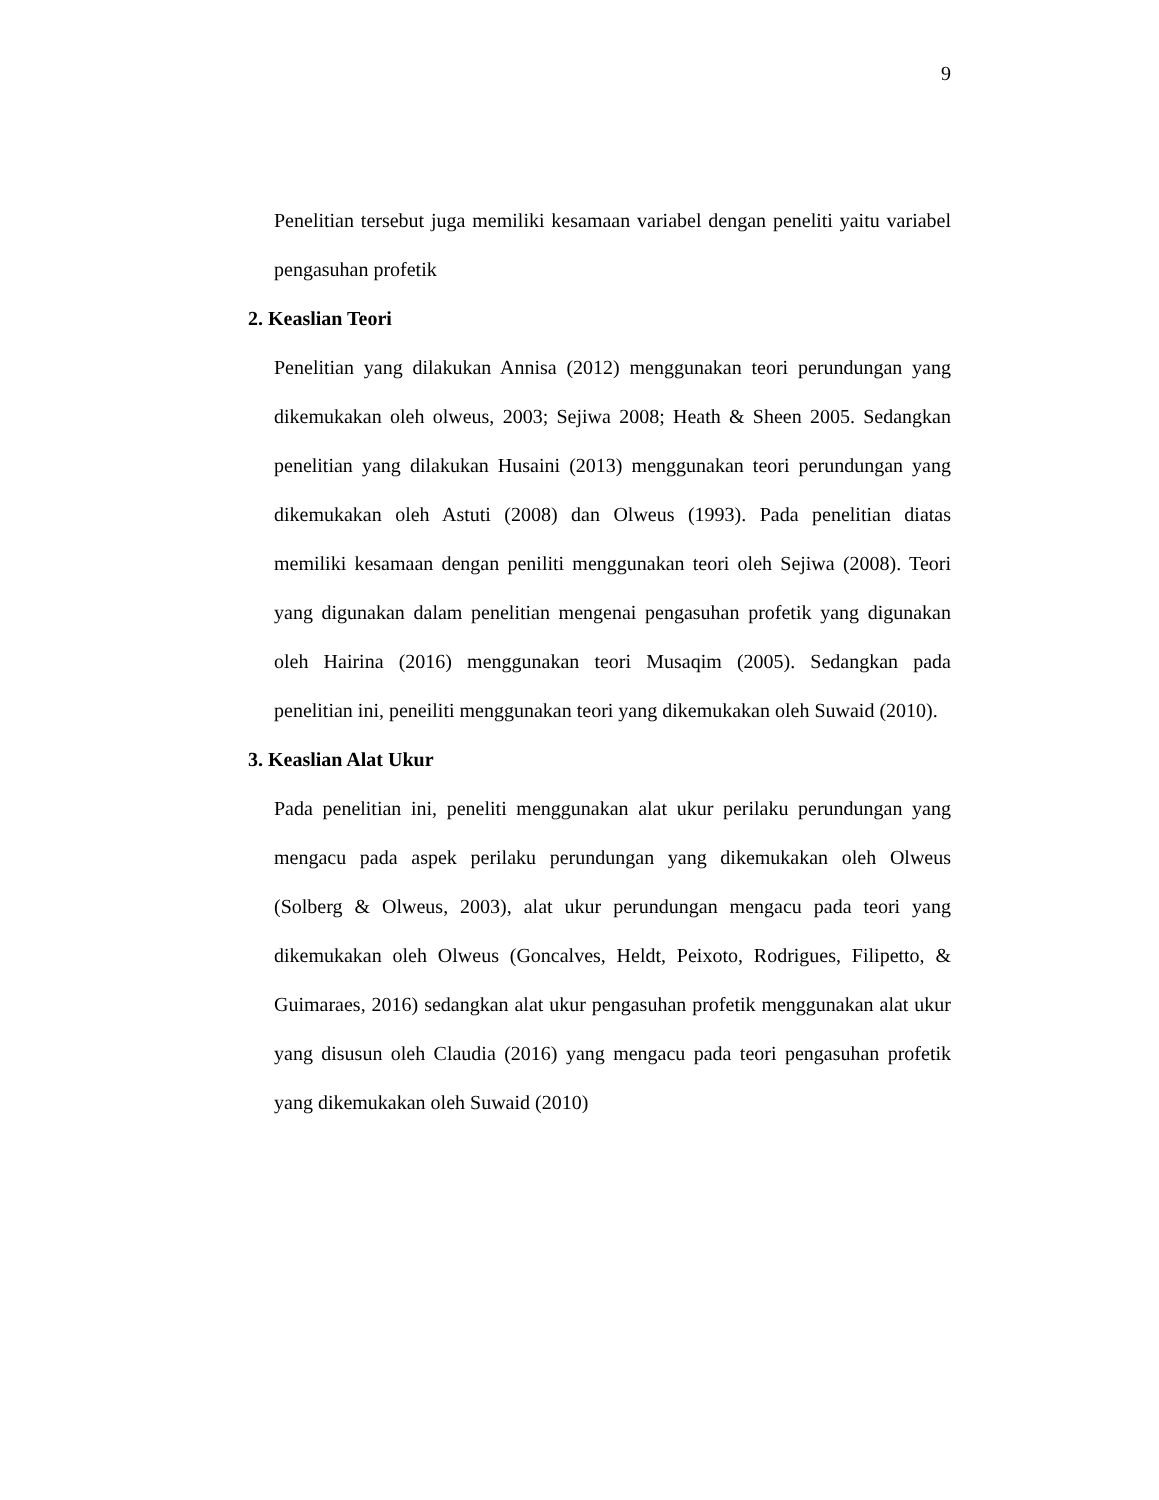9
Penelitian tersebut juga memiliki kesamaan variabel dengan peneliti yaitu variabel pengasuhan profetik
2. Keaslian Teori
Penelitian yang dilakukan Annisa (2012) menggunakan teori perundungan yang dikemukakan oleh olweus, 2003; Sejiwa 2008; Heath & Sheen 2005. Sedangkan penelitian yang dilakukan Husaini (2013) menggunakan teori perundungan yang dikemukakan oleh Astuti (2008) dan Olweus (1993). Pada penelitian diatas memiliki kesamaan dengan peniliti menggunakan teori oleh Sejiwa (2008). Teori yang digunakan dalam penelitian mengenai pengasuhan profetik yang digunakan oleh Hairina (2016) menggunakan teori Musaqim (2005). Sedangkan pada penelitian ini, peneiliti menggunakan teori yang dikemukakan oleh Suwaid (2010).
3. Keaslian Alat Ukur
Pada penelitian ini, peneliti menggunakan alat ukur perilaku perundungan yang mengacu pada aspek perilaku perundungan yang dikemukakan oleh Olweus (Solberg & Olweus, 2003), alat ukur perundungan mengacu pada teori yang dikemukakan oleh Olweus (Goncalves, Heldt, Peixoto, Rodrigues, Filipetto, & Guimaraes, 2016) sedangkan alat ukur pengasuhan profetik menggunakan alat ukur yang disusun oleh Claudia (2016) yang mengacu pada teori pengasuhan profetik yang dikemukakan oleh Suwaid (2010)